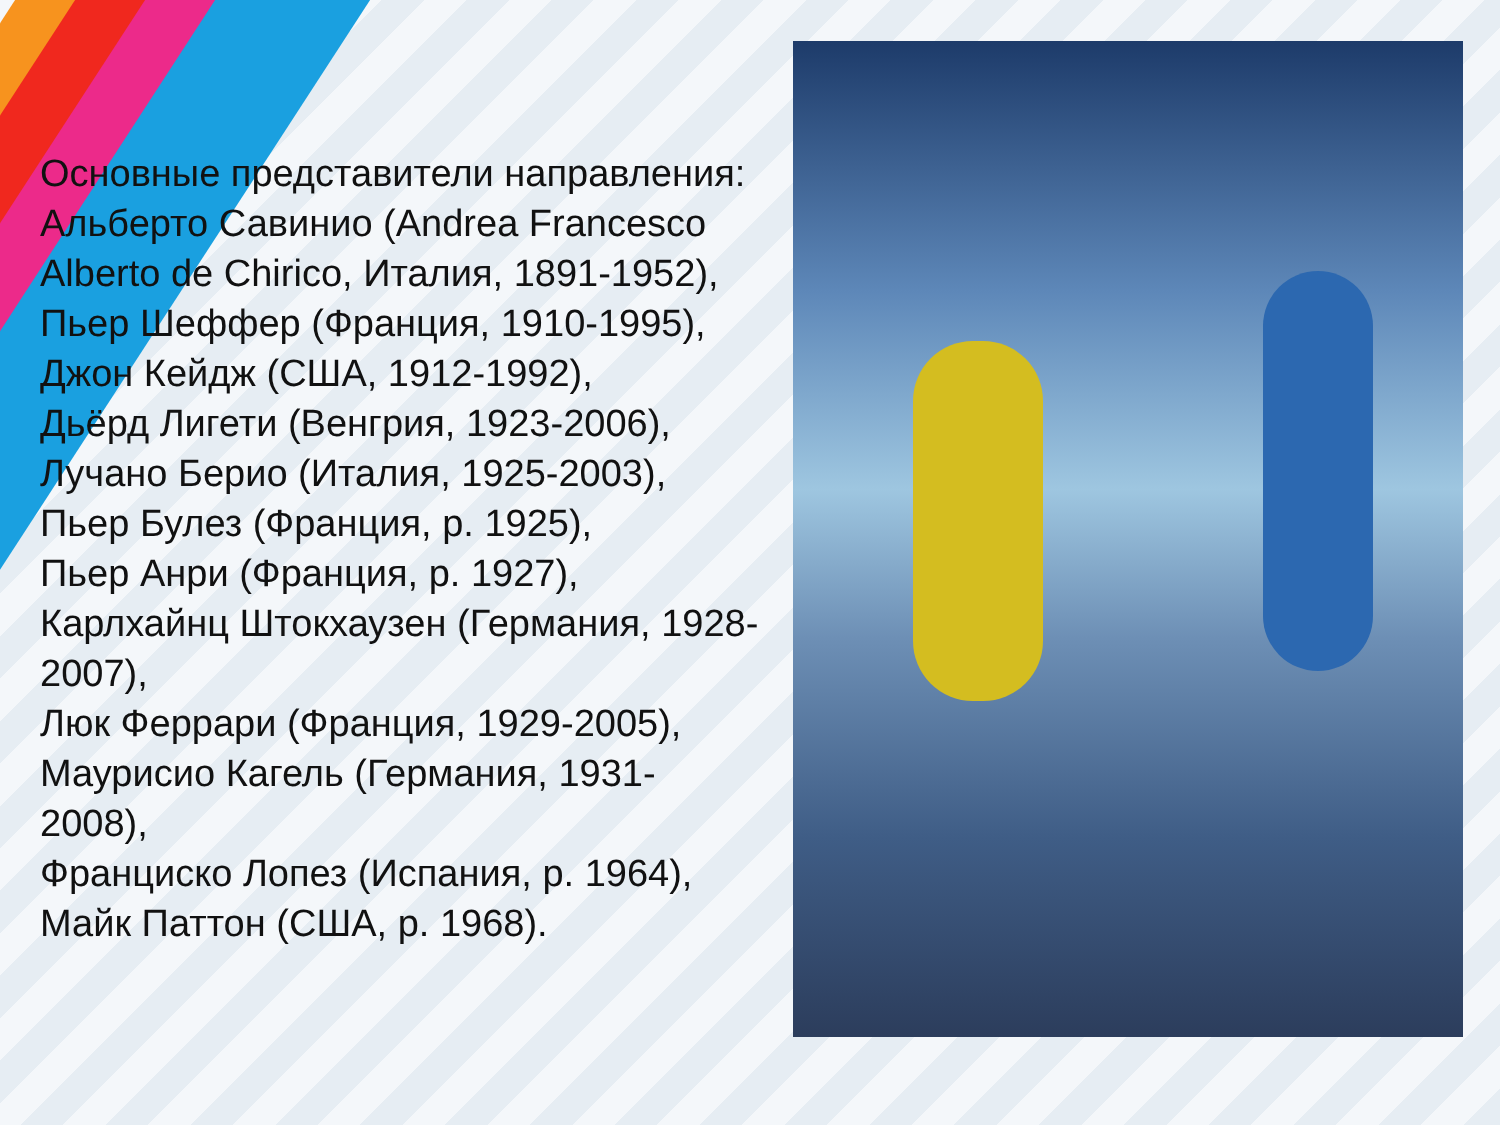Основные представители направления:
Альберто Савинио (Andrea Francesco Alberto de Chirico, Италия, 1891-1952),
Пьер Шеффер (Франция, 1910-1995),
Джон Кейдж (США, 1912-1992),
Дьёрд Лигети (Венгрия, 1923-2006),
Лучано Берио (Италия, 1925-2003),
Пьер Булез (Франция, р. 1925),
Пьер Анри (Франция, р. 1927),
Карлхайнц Штокхаузен (Германия, 1928-2007),
Люк Феррари (Франция, 1929-2005),
Маурисио Кагель (Германия, 1931-2008),
Франциско Лопез (Испания, р. 1964),
Майк Паттон (США, р. 1968).